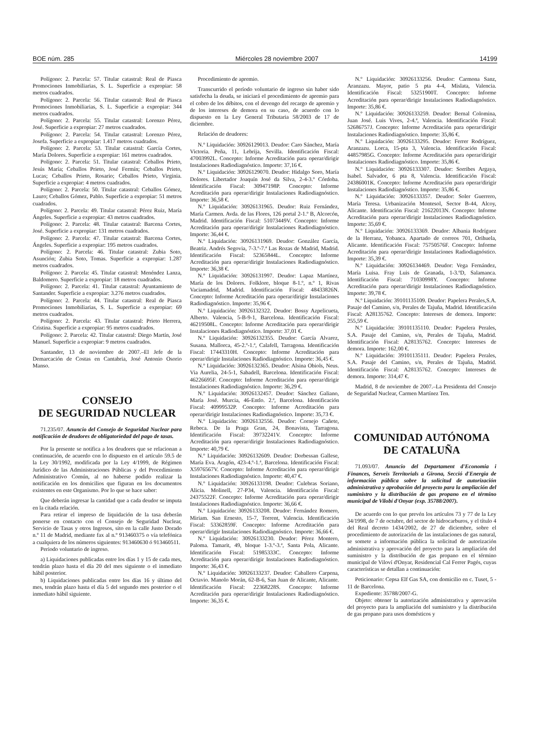BOE núm. 285 Miércoles 28 noviembre 2007 14199
Polígono: 2. Parcela: 57. Titular catastral: Real de Piasca Promociones Inmobiliarias, S. L. Superficie a expropiar: 58 metros cuadrados.
Polígono: 2. Parcela: 56. Titular catastral: Real de Piasca Promociones Inmobiliarias, S. L. Superficie a expropiar: 344 metros cuadrados.
Polígono: 2. Parcela: 55. Titular catastral: Lorenzo Pérez, José. Superficie a expropiar: 27 metros cuadrados.
Polígono: 2. Parcela: 54. Titular catastral: Lorenzo Pérez, Josefa. Superficie a expropiar: 1.417 metros cuadrados.
Polígono: 2. Parcela: 53. Titular catastral: García Cortes, María Dolores. Superficie a expropiar: 161 metros cuadrados.
Polígono: 2. Parcela: 51. Titular catastral: Ceballos Prieto, Jesús María; Ceballos Prieto, José Fermín; Ceballos Prieto, Lucas; Ceballos Prieto, Rosario; Ceballos Prieto, Virginia. Superficie a expropiar: 4 metros cuadrados.
Polígono: 2. Parcela: 50. Titular catastral: Ceballos Gómez, Lauro; Ceballos Gómez, Pablo. Superficie a expropiar: 51 metros cuadrados.
Polígono: 2. Parcela: 49. Titular catastral: Pérez Ruiz, María Ángeles. Superficie a expropiar: 43 metros cuadrados.
Polígono: 2. Parcela: 48. Titular catastral: Barcena Cortes, José. Superficie a expropiar: 131 metros cuadrados.
Polígono: 2. Parcela: 47. Titular catastral: Barcena Cortes, Ángeles. Superficie a expropiar: 195 metros cuadrados.
Polígono: 2. Parcela: 46. Titular catastral: Zubia Soto, Asunción; Zubia Soto, Tomas. Superficie a expropiar: 1.287 metros cuadrados.
Polígono: 2. Parcela: 45. Titular catastral: Menéndez Lanza, Baldomero. Superficie a expropiar: 18 metros cuadrados.
Polígono: 2. Parcela: 41. Titular catastral: Ayuntamiento de Santander. Superficie a expropiar: 3.276 metros cuadrados.
Polígono: 2. Parcela: 44. Titular catastral: Real de Piasca Promociones Inmobiliarias, S. L. Superficie a expropiar: 69 metros cuadrados.
Polígono: 2. Parcela: 43. Titular catastral: Prieto Herrera, Cristina. Superficie a expropiar: 95 metros cuadrados.
Polígono: 2. Parcela: 42. Titular catastral: Diego Martín, José Manuel. Superficie a expropiar: 9 metros cuadrados.
Santander, 13 de noviembre de 2007.–El Jefe de la Demarcación de Costas en Cantabria, José Antonio Osorio Manso.
CONSEJO
DE SEGURIDAD NUCLEAR
71.235/07. Anuncio del Consejo de Seguridad Nuclear para notificación de deudores de obligatoriedad del pago de tasas.
Por la presente se notifica a los deudores que se relacionan a continuación, de acuerdo con lo dispuesto en el artículo 59.5 de la Ley 30/1992, modificada por la Ley 4/1999, de Régimen Jurídico de las Administraciones Públicas y del Procedimiento Administrativo Común, al no haberse podido realizar la notificación en los domicilios que figuran en los documentos existentes en este Organismo. Por lo que se hace saber:
Que deberán ingresar la cantidad que a cada deudor se imputa en la citada relación.
Para retirar el impreso de liquidación de la tasa deberán ponerse en contacto con el Consejo de Seguridad Nuclear, Servicio de Tasas y otros Ingresos, sito en la calle Justo Dorado n.º 11 de Madrid, mediante fax al n.º 913460375 o vía telefónica a cualquiera de los números siguientes: 913460630 ó 913460511.
Periodo voluntario de ingreso.
a) Liquidaciones publicadas entre los días 1 y 15 de cada mes, tendrán plazo hasta el día 20 del mes siguiente o el inmediato hábil posterior.
b) Liquidaciones publicadas entre los días 16 y último del mes, tendrán plazo hasta el día 5 del segundo mes posterior o el inmediato hábil siguiente.
Procedimiento de apremio.
Transcurrido el período voluntario de ingreso sin haber sido satisfecha la deuda, se iniciará el procedimiento de apremio para el cobro de los débitos, con el devengo del recargo de apremio y de los intereses de demora en su caso, de acuerdo con lo dispuesto en la Ley General Tributaria 58/2003 de 17 de diciembre.
Relación de deudores:
N.º Liquidación: 30926129013. Deudor: Caro Sánchez, María Victoria. Peña, 11, Lebrija, Sevilla. Identificación Fiscal: 47003992L. Concepto: Informe Acreditación para operar/dirigir Instalaciones Radiodiagnóstico. Importe: 37,16 €.
N.º Liquidación: 30926129070. Deudor: Hidalgo Soro, María Dolores. Libertador Joaquín José da Silva, 2-4-3.º Córdoba. Identificación Fiscal: 30947198P. Concepto: Informe Acreditación para operar/dirigir Instalaciones Radiodiagnóstico. Importe: 36,58 €.
N.º Liquidación: 30926131965. Deudor: Ruiz Fernández, María Carmen. Avda. de las Flores, 126 portal 2-1.º B, Alcorcón, Madrid. Identificación Fiscal: 51073449V. Concepto: Informe Acreditación para operar/dirigir Instalaciones Radiodiagnóstico. Importe: 36,44 €.
N.º Liquidación: 30926131969. Deudor: González García, Beatriz. Andrés Segovia, 7-3.º-7.ª Las Rozas de Madrid, Madrid. Identificación Fiscal: 52365844L. Concepto: Informe Acreditación para operar/dirigir Instalaciones Radiodiagnóstico. Importe: 36,38 €.
N.º Liquidación: 30926131997. Deudor: Lapaz Martínez, María de los Dolores. Folklore, bloque 8-1.º, n.º 1, Rivas Vaciamadrid, Madrid. Identificación Fiscal: 48433826N. Concepto: Informe Acreditación para operar/dirigir Instalaciones Radiodiagnóstico. Importe: 35,96 €.
N.º Liquidación: 30926132322. Deudor: Bossy Azpelicueta, Alberto. Valencia, 5-B-9-1, Barcelona. Identificación Fiscal: 46219508L. Concepto: Informe Acreditación para operar/dirigir Instalaciones Radiodiagnóstico. Importe: 37,01 €.
N.º Liquidación: 30926132355. Deudor: García Alvarez, Susana. Mallorca, 45-2.º-1.ª, Calafell, Tarragona. Identificación Fiscal: 17443310H. Concepto: Informe Acreditación para operar/dirigir Instalaciones Radiodiagnóstico. Importe: 36,45 €.
N.º Liquidación: 30926132365. Deudor: Alsina Obiols, Neus. Via Aurelia, 24-5-1, Sabadell, Barcelona. Identificación Fiscal: 46226695F. Concepto: Informe Acreditación para operar/dirigir Instalaciones Radiodiagnóstico. Importe: 36,29 €.
N.º Liquidación: 30926132457. Deudor: Sánchez Galiano, María José. Murcia, 46-Entlo. 2.ª, Barcelona. Identificación Fiscal: 40999532P. Concepto: Informe Acreditación para operar/dirigir Instalaciones Radiodiagnóstico. Importe: 35,73 €.
N.º Liquidación: 30926132556. Deudor: Cornejo Cañete, Rebeca. De la Praga Gran, 24, Bonavista, Tarragona. Identificación Fiscal: 39732241V. Concepto: Informe Acreditación para operar/dirigir Instalaciones Radiodiagnóstico. Importe: 40,79 €.
N.º Liquidación: 30926132609. Deudor: Dorbessan Gallese, María Eva. Aragón, 423-4.º-1.ª, Barcelona. Identificación Fiscal: X5976567V. Concepto: Informe Acreditación para operar/dirigir Instalaciones Radiodiagnóstico. Importe: 40,47 €.
N.º Liquidación: 30926133198. Deudor: Culebras Soriano, Alicia. Molinell, 27-P34, Valencia. Identificación Fiscal: 24375522F. Concepto: Informe Acreditación para operar/dirigir Instalaciones Radiodiagnóstico. Importe: 36,66 €.
N.º Liquidación: 30926133208. Deudor: Fernández Romero, Miriam. San Ernesto, 15-7, Torrent, Valencia. Identificación Fiscal: 53362859F. Concepto: Informe Acreditación para operar/dirigir Instalaciones Radiodiagnóstico. Importe: 36,66 €.
N.º Liquidación: 30926133230. Deudor: Pérez Montero, Paloma. Tamarit, 49, bloque 1-3.º-3.ª, Santa Pola, Alicante. Identificación Fiscal: 51985333C. Concepto: Informe Acreditación para operar/dirigir Instalaciones Radiodiagnóstico. Importe: 36,43 €.
N.º Liquidación: 30926133237. Deudor: Caballero Carpena, Octavio. Manolo Morán, 62-B-6, San Juan de Alicante, Alicante. Identificación Fiscal: 22368228S. Concepto: Informe Acreditación para operar/dirigir Instalaciones Radiodiagnóstico. Importe: 36,35 €.
N.º Liquidación: 30926133256. Deudor: Carmona Sanz, Aranzazu. Mayor, patio 5 pta 4-4, Mislata, Valencia. Identificación Fiscal: 53251900T. Concepto: Informe Acreditación para operar/dirigir Instalaciones Radiodiagnóstico. Importe: 35,86 €.
N.º Liquidación: 30926133259. Deudor: Bernal Colomina, Juan José. Luis Vives, 2-4.ª, Valencia. Identificación Fiscal: 52686757J. Concepto: Informe Acreditación para operar/dirigir Instalaciones Radiodiagnóstico. Importe: 35,86 €.
N.º Liquidación: 30926133295. Deudor: Ferrer Rodríguez, Aranzazu. Lorca, 15-pta 3, Valencia. Identificación Fiscal: 44857985G. Concepto: Informe Acreditación para operar/dirigir Instalaciones Radiodiagnóstico. Importe: 35,86 €.
N.º Liquidación: 30926133307. Deudor: Sorribes Argaya, Isabel. Salvador, 6 pta 8, Valencia. Identificación Fiscal: 24386001K. Concepto: Informe Acreditación para operar/dirigir Instalaciones Radiodiagnóstico. Importe: 35,86 €.
N.º Liquidación: 30926133357. Deudor: Soler Guerrero, María Teresa. Urbanización Montesol, Sector B-44, Alcoy, Alicante. Identificación Fiscal: 21622013N. Concepto: Informe Acreditación para operar/dirigir Instalaciones Radiodiagnóstico. Importe: 35,69 €.
N.º Liquidación: 30926133369. Deudor: Albania Rodríguez de la Herranz, Yobanca. Apartado de correos 701, Orihuela, Alicante. Identificación Fiscal: 75750576F. Concepto: Informe Acreditación para operar/dirigir Instalaciones Radiodiagnóstico. Importe: 35,39 €.
N.º Liquidación: 30926134469. Deudor: Vega Fernández, María Luisa. Fray Luis de Granada, 1-3.ºD, Salamanca. Identificación Fiscal: 71030998Y. Concepto: Informe Acreditación para operar/dirigir Instalaciones Radiodiagnóstico. Importe: 39,78 €.
N.º Liquidación: 39101135109. Deudor: Papelera Perales,S.A. Pasaje del Camino, s/n, Perales de Tajuña, Madrid. Identificación Fiscal: A28135762. Concepto: Intereses de demora. Importe: 255,59 €.
N.º Liquidación: 39101135110. Deudor: Papelera Perales, S.A. Pasaje del Camino, s/n, Perales de Tajuña, Madrid. Identificación Fiscal: A28135762. Concepto: Intereses de demora. Importe: 162,00 €.
N.º Liquidación: 39101135111. Deudor: Papelera Perales, S.A. Pasaje del Camino, s/n, Perales de Tajuña, Madrid. Identificación Fiscal: A28135762. Concepto: Intereses de demora. Importe: 314,47 €.
Madrid, 8 de noviembre de 2007.–La Presidenta del Consejo de Seguridad Nuclear, Carmen Martínez Ten.
COMUNIDAD AUTÓNOMA
DE CATALUÑA
71.093/07. Anuncio del Departament d'Economia i Finances, Serveis Territorials a Girona, Secció d'Energia de información pública sobre la solicitud de autorización administrativa y aprobación del proyecto para la ampliación del suministro y la distribución de gas propano en el término municipal de Vilobí d'Onyar (exp. 35788/2007).
De acuerdo con lo que prevén los artículos 73 y 77 de la Ley 34/1998, de 7 de octubre, del sector de hidrocarburos, y el título 4 del Real decreto 1434/2002, de 27 de diciembre, sobre el procedimiento de autorización de las instalaciones de gas natural, se somete a información pública la solicitud de autorización administrativa y aprovación del proyecto para la ampliación del suministro y la distribución de gas propano en el término municipal de Viloví d'Onyar, Residencial Cal Ferrer Pagés, cuyas características se detallan a continuación:
Peticionario: Cepsa Elf Gas SA, con domicilio en c. Tuset, 5 - 11 de Barcelona.
Expediente: 35788/2007-G.
Objeto: obtener la autorización administrativa y aprovación del proyecto para la ampliación del suministro y la distribución de gas propano para usos domésticos y